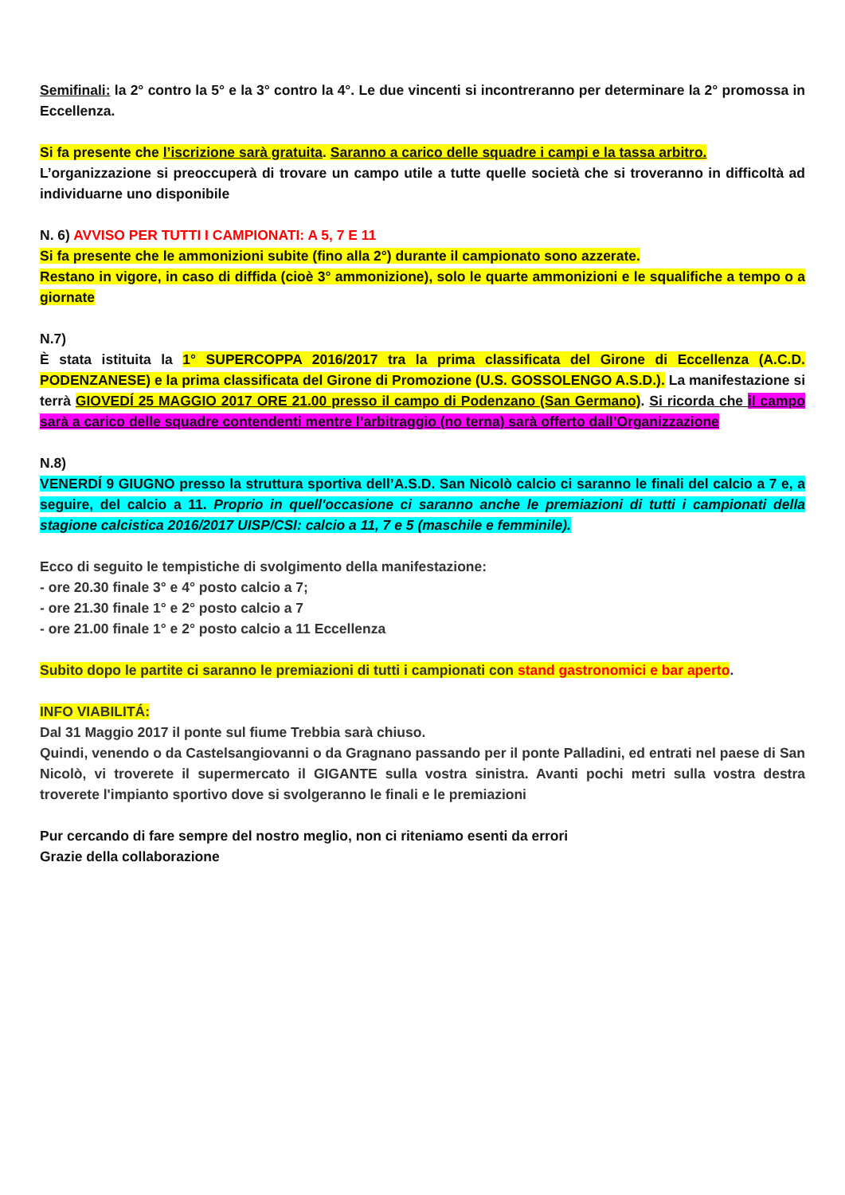Semifinali: la 2° contro la 5° e la 3° contro la 4°. Le due vincenti si incontreranno per determinare la 2° promossa in Eccellenza.
Si fa presente che l’iscrizione sarà gratuita. Saranno a carico delle squadre i campi e la tassa arbitro.
L’organizzazione si preoccuperà di trovare un campo utile a tutte quelle società che si troveranno in difficoltà ad individuarne uno disponibile
N. 6) AVVISO PER TUTTI I CAMPIONATI: A 5, 7 E 11
Si fa presente che le ammonizioni subite (fino alla 2°) durante il campionato sono azzerate.
Restano in vigore, in caso di diffida (cioè 3° ammonizione), solo le quarte ammonizioni e le squalifiche a tempo o a giornate
N.7)
È stata istituita la 1° SUPERCOPPA 2016/2017 tra la prima classificata del Girone di Eccellenza (A.C.D. PODENZANESE) e la prima classificata del Girone di Promozione (U.S. GOSSOLENGO A.S.D.). La manifestazione si terrà GIOVEDÍ 25 MAGGIO 2017 ORE 21.00 presso il campo di Podenzano (San Germano). Si ricorda che il campo sarà a carico delle squadre contendenti mentre l’arbitraggio (no terna) sarà offerto dall’Organizzazione
N.8)
VENERDÍ 9 GIUGNO presso la struttura sportiva dell’A.S.D. San Nicolò calcio ci saranno le finali del calcio a 7 e, a seguire, del calcio a 11. Proprio in quell'occasione ci saranno anche le premiazioni di tutti i campionati della stagione calcistica 2016/2017 UISP/CSI: calcio a 11, 7 e 5 (maschile e femminile).
Ecco di seguito le tempistiche di svolgimento della manifestazione:
- ore 20.30 finale 3° e 4° posto calcio a 7;
- ore 21.30 finale 1° e 2° posto calcio a 7
- ore 21.00 finale 1° e 2° posto calcio a 11 Eccellenza
Subito dopo le partite ci saranno le premiazioni di tutti i campionati con stand gastronomici e bar aperto.
INFO VIABILITÁ:
Dal 31 Maggio 2017 il ponte sul fiume Trebbia sarà chiuso.
Quindi, venendo o da Castelsangiovanni o da Gragnano passando per il ponte Palladini, ed entrati nel paese di San Nicolò, vi troverete il supermercato il GIGANTE sulla vostra sinistra. Avanti pochi metri sulla vostra destra troverete l'impianto sportivo dove si svolgeranno le finali e le premiazioni
Pur cercando di fare sempre del nostro meglio, non ci riteniamo esenti da errori
Grazie della collaborazione